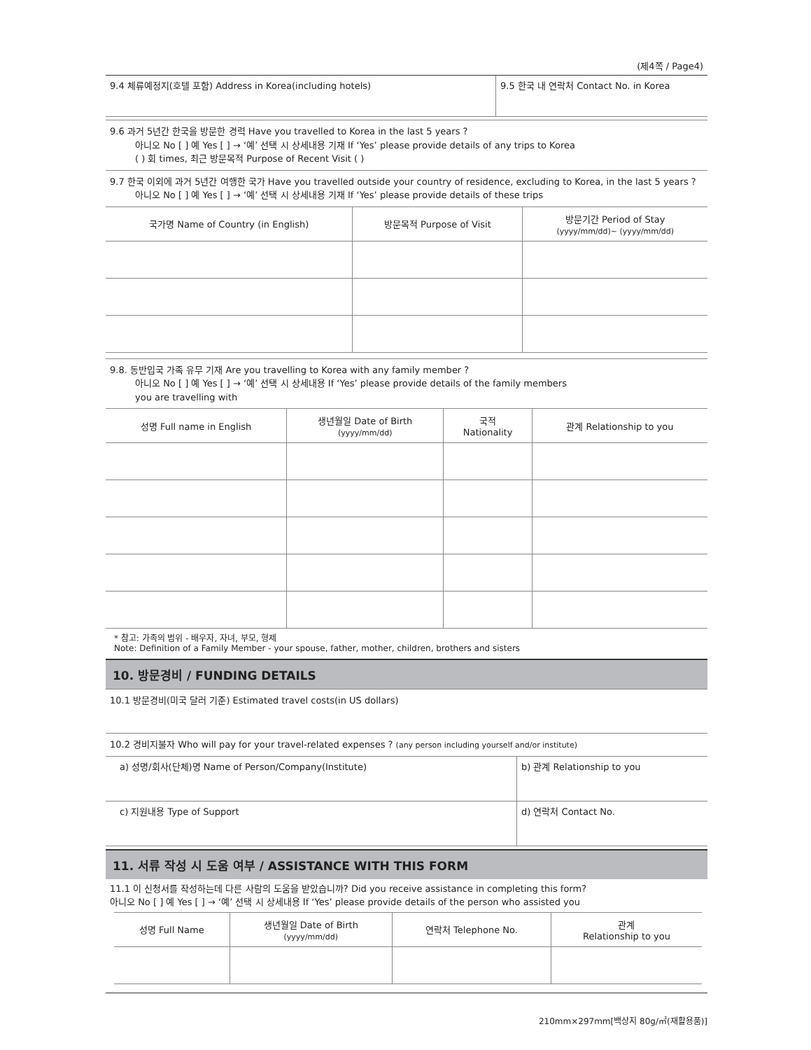(제4쪽 / Page4)
| 9.4 체류예정지(호텔 포함) Address in Korea(including hotels) | 9.5 한국 내 연락처 Contact No. in Korea |
9.6 과거 5년간 한국을 방문한 경력 Have you travelled to Korea in the last 5 years ?
아니오 No [ ] 예 Yes [ ] → ‘예’ 선택 시 상세내용 기재 If ‘Yes’ please provide details of any trips to Korea
( ) 회 times, 최근 방문목적 Purpose of Recent Visit ( )
9.7 한국 이외에 과거 5년간 여행한 국가 Have you travelled outside your country of residence, excluding to Korea, in the last 5 years ?
아니오 No [ ] 예 Yes [ ] → ‘예’ 선택 시 상세내용 기재 If ‘Yes’ please provide details of these trips
| 국가명 Name of Country (in English) | 방문목적 Purpose of Visit | 방문기간 Period of Stay (yyyy/mm/dd)~ (yyyy/mm/dd) |
| --- | --- | --- |
9.8. 동반입국 가족 유무 기재 Are you travelling to Korea with any family member ?
아니오 No [ ] 예 Yes [ ] → ‘예’ 선택 시 상세내용 If ‘Yes’ please provide details of the family members
you are travelling with
| 성명 Full name in English | 생년월일 Date of Birth (yyyy/mm/dd) | 국적 Nationality | 관계 Relationship to you |
| --- | --- | --- | --- |
* 참고: 가족의 범위 - 배우자, 자녀, 부모, 형제
Note: Definition of a Family Member - your spouse, father, mother, children, brothers and sisters
10. 방문경비 / FUNDING DETAILS
10.1 방문경비(미국 달러 기준) Estimated travel costs(in US dollars)
10.2 경비지불자 Who will pay for your travel-related expenses ? (any person including yourself and/or institute)
| a) 성명/회사(단체)명 Name of Person/Company(Institute) | b) 관계 Relationship to you |
| c) 지원내용 Type of Support | d) 연락처 Contact No. |
11. 서류 작성 시 도움 여부 / ASSISTANCE WITH THIS FORM
11.1 이 신청서를 작성하는데 다른 사람의 도움을 받았습니까? Did you receive assistance in completing this form?
아니오 No [ ] 예 Yes [ ] → ‘예’ 선택 시 상세내용 If ‘Yes’ please provide details of the person who assisted you
| 성명 Full Name | 생년월일 Date of Birth (yyyy/mm/dd) | 연락처 Telephone No. | 관계 Relationship to you |
| --- | --- | --- | --- |
210mm×297mm[백상지 80g/㎡(재활용품)]